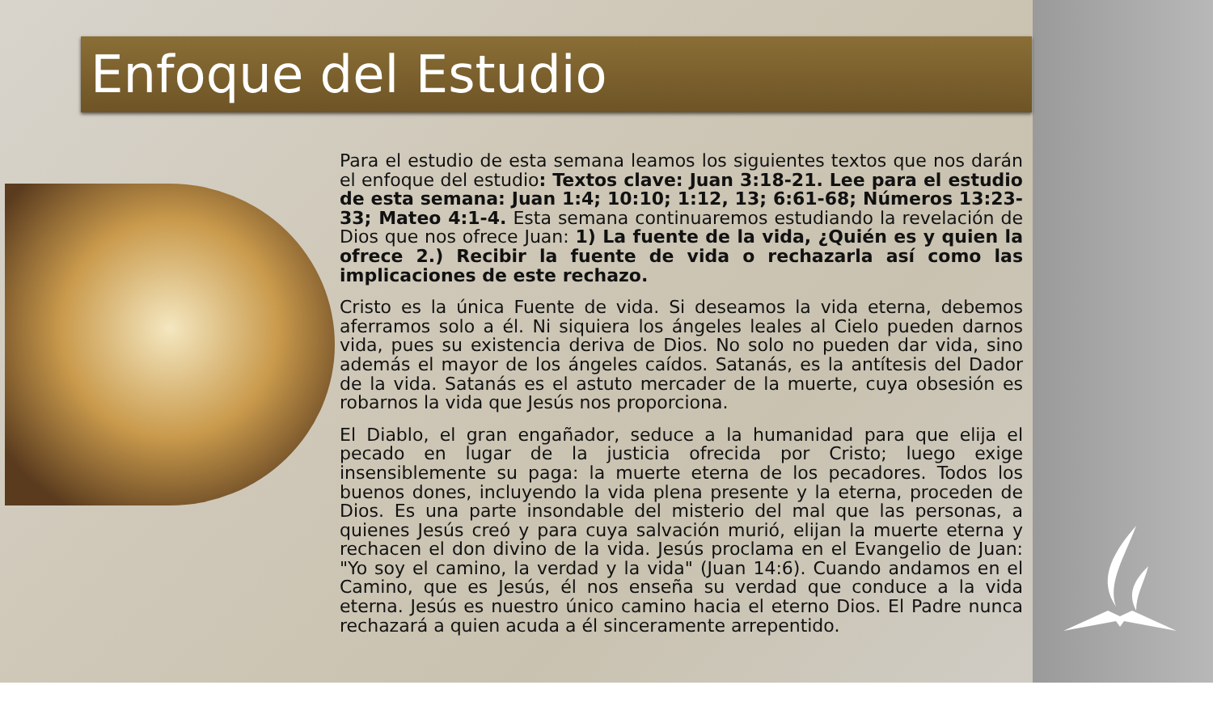Enfoque del Estudio
Para el estudio de esta semana leamos los siguientes textos que nos darán el enfoque del estudio: Textos clave: Juan 3:18-21. Lee para el estudio de esta semana: Juan 1:4; 10:10; 1:12, 13; 6:61-68; Números 13:23-33; Mateo 4:1-4. Esta semana continuaremos estudiando la revelación de Dios que nos ofrece Juan: 1) La fuente de la vida, ¿Quién es y quien la ofrece 2.) Recibir la fuente de vida o rechazarla así como las implicaciones de este rechazo.
Cristo es la única Fuente de vida. Si deseamos la vida eterna, debemos aferramos solo a él. Ni siquiera los ángeles leales al Cielo pueden darnos vida, pues su existencia deriva de Dios. No solo no pueden dar vida, sino además el mayor de los ángeles caídos. Satanás, es la antítesis del Dador de la vida. Satanás es el astuto mercader de la muerte, cuya obsesión es robarnos la vida que Jesús nos proporciona.
El Diablo, el gran engañador, seduce a la humanidad para que elija el pecado en lugar de la justicia ofrecida por Cristo; luego exige insensiblemente su paga: la muerte eterna de los pecadores. Todos los buenos dones, incluyendo la vida plena presente y la eterna, proceden de Dios. Es una parte insondable del misterio del mal que las personas, a quienes Jesús creó y para cuya salvación murió, elijan la muerte eterna y rechacen el don divino de la vida. Jesús proclama en el Evangelio de Juan: "Yo soy el camino, la verdad y la vida" (Juan 14:6). Cuando andamos en el Camino, que es Jesús, él nos enseña su verdad que conduce a la vida eterna. Jesús es nuestro único camino hacia el eterno Dios. El Padre nunca rechazará a quien acuda a él sinceramente arrepentido.